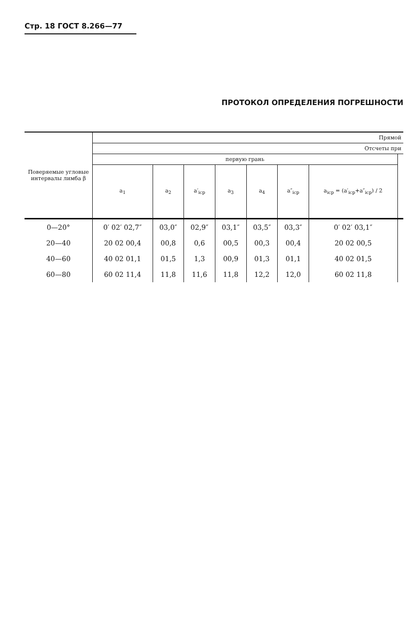Стр. 18 ГОСТ 8.266—77
ПРОТОКОЛ ОПРЕДЕЛЕНИЯ ПОГРЕШНОСТИ
| Поверяемые угловые интервалы лимба β | Прямой | | | | | | | |
| --- | --- | --- | --- | --- | --- | --- | --- | --- |
| | Отсчеты при | | | | | | | |
| | первую грань | | | | | | | |
| | a<sub>1</sub> | a<sub>2</sub> | a′<sub>icp</sub> | a<sub>3</sub> | a<sub>4</sub> | a″<sub>icp</sub> | a<sub>icp</sub> = (a′<sub>icp</sub>+a″<sub>icp</sub>) / 2 | |
| 0—20° | 0′ 02′ 02,7″ | 03,0″ | 02,9″ | 03,1″ | 03,5″ | 03,3″ | 0′ 02′ 03,1″ | |
| 20—40 | 20 02 00,4 | 00,8 | 0,6 | 00,5 | 00,3 | 00,4 | 20 02 00,5 | |
| 40—60 | 40 02 01,1 | 01,5 | 1,3 | 00,9 | 01,3 | 01,1 | 40 02 01,5 | |
| 60—80 | 60 02 11,4 | 11,8 | 11,6 | 11,8 | 12,2 | 12,0 | 60 02 11,8 | |